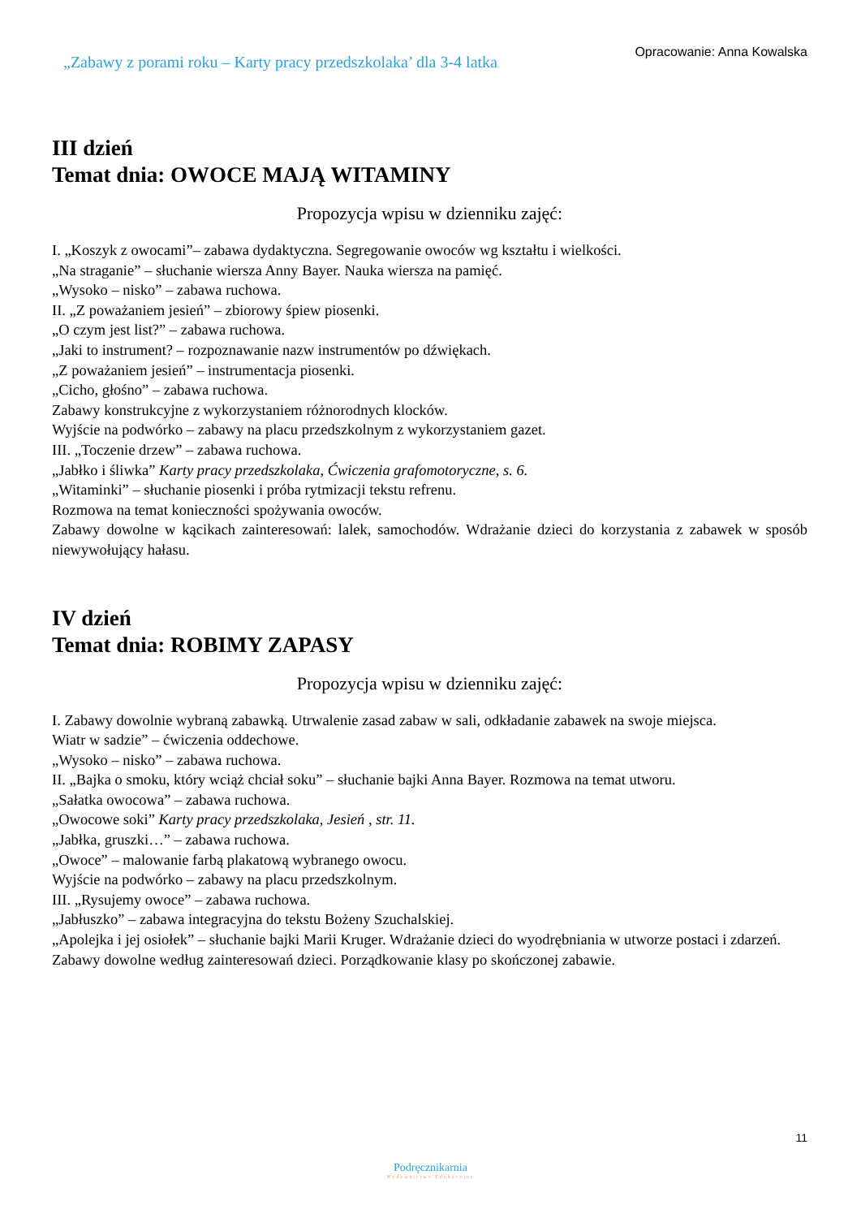„Zabawy z porami roku – Karty pracy przedszkolaka’ dla 3-4 latka
Opracowanie: Anna Kowalska
III dzień
Temat dnia: OWOCE MAJĄ WITAMINY
Propozycja wpisu w dzienniku zajęć:
I. „Koszyk z owocami”– zabawa dydaktyczna. Segregowanie owoców wg kształtu i wielkości.
„Na straganie” – słuchanie wiersza Anny Bayer. Nauka wiersza na pamięć.
„Wysoko – nisko” – zabawa ruchowa.
II. „Z poważaniem jesień” – zbiorowy śpiew piosenki.
„O czym jest list?” – zabawa ruchowa.
„Jaki to instrument? – rozpoznawanie nazw instrumentów po dźwiękach.
„Z poważaniem jesień” – instrumentacja piosenki.
„Cicho, głośno” – zabawa ruchowa.
Zabawy konstrukcyjne z wykorzystaniem różnorodnych klocków.
Wyjście na podwórko – zabawy na placu przedszkolnym z wykorzystaniem gazet.
III. „Toczenie drzew” – zabawa ruchowa.
„Jabłko i śliwka” Karty pracy przedszkolaka, Ćwiczenia grafomotoryczne, s. 6.
„Witaminki” – słuchanie piosenki i próba rytmizacji tekstu refrenu.
Rozmowa na temat konieczności spożywania owoców.
Zabawy dowolne w kącikach zainteresowań: lalek, samochodów. Wdrażanie dzieci do korzystania z zabawek w sposób niewywołujący hałasu.
IV dzień
Temat dnia: ROBIMY ZAPASY
Propozycja wpisu w dzienniku zajęć:
I. Zabawy dowolnie wybraną zabawką. Utrwalenie zasad zabaw w sali, odkładanie zabawek na swoje miejsca.
Wiatr w sadzie” – ćwiczenia oddechowe.
„Wysoko – nisko” – zabawa ruchowa.
II. „Bajka o smoku, który wciąż chciał soku” – słuchanie bajki Anna Bayer. Rozmowa na temat utworu.
„Sałatka owocowa” – zabawa ruchowa.
„Owocowe soki” Karty pracy przedszkolaka, Jesień , str. 11.
„Jabłka, gruszki…” – zabawa ruchowa.
„Owoce” – malowanie farbą plakatową wybranego owocu.
Wyjście na podwórko – zabawy na placu przedszkolnym.
III. „Rysujemy owoce” – zabawa ruchowa.
„Jabłuszko” – zabawa integracyjna do tekstu Bożeny Szuchalskiej.
„Apolejka i jej osiołek” – słuchanie bajki Marii Kruger. Wdrażanie dzieci do wyodrębniania w utworze postaci i zdarzeń.
Zabawy dowolne według zainteresowań dzieci. Porządkowanie klasy po skończonej zabawie.
11
Podręcznikarnia
Wydawnictwo Edukacyjne